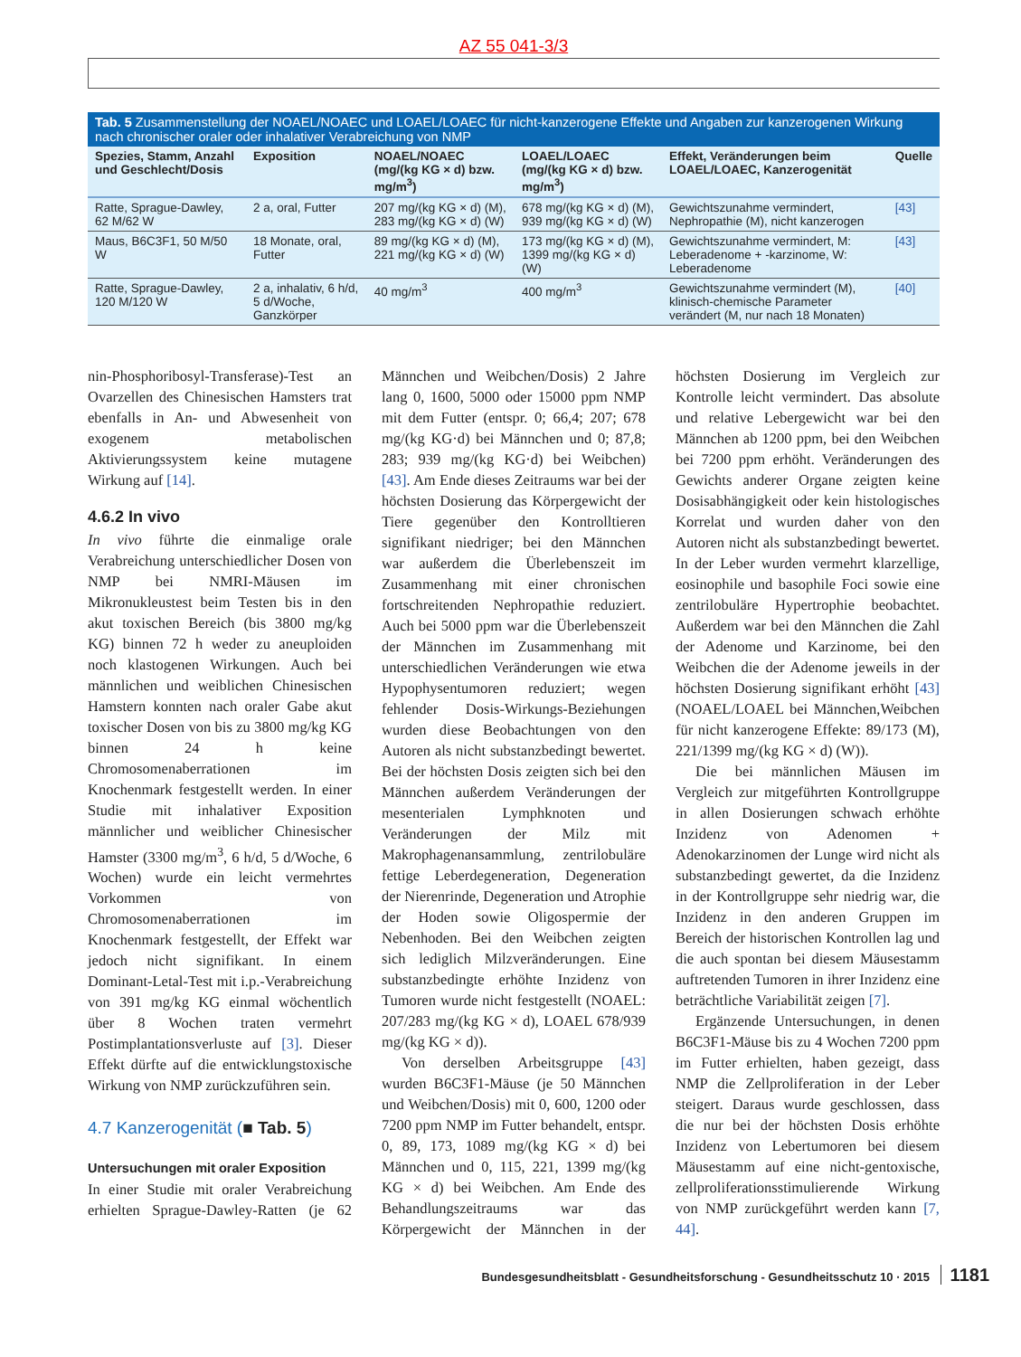AZ 55 041-3/3
Tab. 5 Zusammenstellung der NOAEL/NOAEC und LOAEL/LOAEC für nicht-kanzerogene Effekte und Angaben zur kanzerogenen Wirkung nach chronischer oraler oder inhalativer Verabreichung von NMP
| Spezies, Stamm, Anzahl und Geschlecht/Dosis | Exposition | NOAEL/NOAEC (mg/(kg KG × d) bzw. mg/m<sup>3</sup>) | LOAEL/LOAEC (mg/(kg KG × d) bzw. mg/m<sup>3</sup>) | Effekt, Veränderungen beim LOAEL/LOAEC, Kanzerogenität | Quelle |
| --- | --- | --- | --- | --- | --- |
| Ratte, Sprague-Dawley, 62 M/62 W | 2 a, oral, Futter | 207 mg/(kg KG × d) (M), 283 mg/(kg KG × d) (W) | 678 mg/(kg KG × d) (M), 939 mg/(kg KG × d) (W) | Gewichtszunahme vermindert, Nephropathie (M), nicht kanzerogen | [43] |
| Maus, B6C3F1, 50 M/50 W | 18 Monate, oral, Futter | 89 mg/(kg KG × d) (M), 221 mg/(kg KG × d) (W) | 173 mg/(kg KG × d) (M), 1399 mg/(kg KG × d) (W) | Gewichtszunahme vermindert, M: Leberadenome + -karzinome, W: Leberadenome | [43] |
| Ratte, Sprague-Dawley, 120 M/120 W | 2 a, inhalativ, 6 h/d, 5 d/Woche, Ganzkörper | 40 mg/m<sup>3</sup> | 400 mg/m<sup>3</sup> | Gewichtszunahme vermindert (M), klinisch-chemische Parameter verändert (M, nur nach 18 Monaten) | [40] |
nin-Phosphoribosyl-Transferase)-Test an Ovarzellen des Chinesischen Hamsters trat ebenfalls in An- und Abwesenheit von exogenem metabolischen Aktivierungssystem keine mutagene Wirkung auf [14].
4.6.2 In vivo
In vivo führte die einmalige orale Verabreichung unterschiedlicher Dosen von NMP bei NMRI-Mäusen im Mikronukleustest beim Testen bis in den akut toxischen Bereich (bis 3800 mg/kg KG) binnen 72 h weder zu aneuploiden noch klastogenen Wirkungen. Auch bei männlichen und weiblichen Chinesischen Hamstern konnten nach oraler Gabe akut toxischer Dosen von bis zu 3800 mg/kg KG binnen 24 h keine Chromosomenaberrationen im Knochenmark festgestellt werden. In einer Studie mit inhalativer Exposition männlicher und weiblicher Chinesischer Hamster (3300 mg/m<sup>3</sup>, 6 h/d, 5 d/Woche, 6 Wochen) wurde ein leicht vermehrtes Vorkommen von Chromosomenaberrationen im Knochenmark festgestellt, der Effekt war jedoch nicht signifikant. In einem Dominant-Letal-Test mit i.p.-Verabreichung von 391 mg/kg KG einmal wöchentlich über 8 Wochen traten vermehrt Postimplantationsverluste auf [3]. Dieser Effekt dürfte auf die entwicklungstoxische Wirkung von NMP zurückzuführen sein.
4.7 Kanzerogenität (■ Tab. 5)
Untersuchungen mit oraler Exposition
In einer Studie mit oraler Verabreichung erhielten Sprague-Dawley-Ratten (je 62 Männchen und Weibchen/Dosis) 2 Jahre lang 0, 1600, 5000 oder 15000 ppm NMP mit dem Futter (entspr. 0; 66,4; 207; 678 mg/(kg KG·d) bei Männchen und 0; 87,8; 283; 939 mg/(kg KG·d) bei Weibchen) [43]. Am Ende dieses Zeitraums war bei der höchsten Dosierung das Körpergewicht der Tiere gegenüber den Kontrolltieren signifikant niedriger; bei den Männchen war außerdem die Überlebenszeit im Zusammenhang mit einer chronischen fortschreitenden Nephropathie reduziert. Auch bei 5000 ppm war die Überlebenszeit der Männchen im Zusammenhang mit unterschiedlichen Veränderungen wie etwa Hypophysentumoren reduziert; wegen fehlender Dosis-Wirkungs-Beziehungen wurden diese Beobachtungen von den Autoren als nicht substanzbedingt bewertet. Bei der höchsten Dosis zeigten sich bei den Männchen außerdem Veränderungen der mesenterialen Lymphknoten und Veränderungen der Milz mit Makrophagenansammlung, zentrilobuläre fettige Leberdegeneration, Degeneration der Nierenrinde, Degeneration und Atrophie der Hoden sowie Oligospermie der Nebenhoden. Bei den Weibchen zeigten sich lediglich Milzveränderungen. Eine substanzbedingte erhöhte Inzidenz von Tumoren wurde nicht festgestellt (NOAEL: 207/283 mg/(kg KG × d), LOAEL 678/939 mg/(kg KG × d)).
Von derselben Arbeitsgruppe [43] wurden B6C3F1-Mäuse (je 50 Männchen und Weibchen/Dosis) mit 0, 600, 1200 oder 7200 ppm NMP im Futter behandelt, entspr. 0, 89, 173, 1089 mg/(kg KG × d) bei Männchen und 0, 115, 221, 1399 mg/(kg KG × d) bei Weibchen. Am Ende des Behandlungszeitraums war das Körpergewicht der Männchen in der höchsten Dosierung im Vergleich zur Kontrolle leicht vermindert. Das absolute und relative Lebergewicht war bei den Männchen ab 1200 ppm, bei den Weibchen bei 7200 ppm erhöht. Veränderungen des Gewichts anderer Organe zeigten keine Dosisabhängigkeit oder kein histologisches Korrelat und wurden daher von den Autoren nicht als substanzbedingt bewertet. In der Leber wurden vermehrt klarzellige, eosinophile und basophile Foci sowie eine zentrilobuläre Hypertrophie beobachtet. Außerdem war bei den Männchen die Zahl der Adenome und Karzinome, bei den Weibchen die der Adenome jeweils in der höchsten Dosierung signifikant erhöht [43] (NOAEL/LOAEL bei Männchen,Weibchen für nicht kanzerogene Effekte: 89/173 (M), 221/1399 mg/(kg KG × d) (W)).
Die bei männlichen Mäusen im Vergleich zur mitgeführten Kontrollgruppe in allen Dosierungen schwach erhöhte Inzidenz von Adenomen + Adenokarzinomen der Lunge wird nicht als substanzbedingt gewertet, da die Inzidenz in der Kontrollgruppe sehr niedrig war, die Inzidenz in den anderen Gruppen im Bereich der historischen Kontrollen lag und die auch spontan bei diesem Mäusestamm auftretenden Tumoren in ihrer Inzidenz eine beträchtliche Variabilität zeigen [7].
Ergänzende Untersuchungen, in denen B6C3F1-Mäuse bis zu 4 Wochen 7200 ppm im Futter erhielten, haben gezeigt, dass NMP die Zellproliferation in der Leber steigert. Daraus wurde geschlossen, dass die nur bei der höchsten Dosis erhöhte Inzidenz von Lebertumoren bei diesem Mäusestamm auf eine nicht-gentoxische, zellproliferationsstimulierende Wirkung von NMP zurückgeführt werden kann [7, 44].
Bundesgesundheitsblatt - Gesundheitsforschung - Gesundheitsschutz 10 · 2015 1181